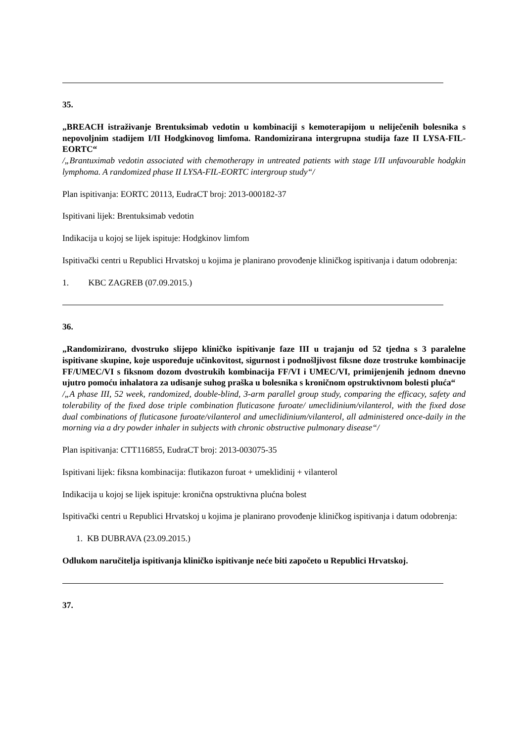35.
„BREACH istraživanje Brentuksimab vedotin u kombinaciji s kemoterapijom u neliječenih bolesnika s nepovoljnim stadijem I/II Hodgkinovog limfoma. Randomizirana intergrupna studija faze II LYSA-FIL-EORTC“
/„Brantuximab vedotin associated with chemotherapy in untreated patients with stage I/II unfavourable hodgkin lymphoma. A randomized phase II LYSA-FIL-EORTC intergroup study“/
Plan ispitivanja: EORTC 20113, EudraCT broj: 2013-000182-37
Ispitivani lijek: Brentuksimab vedotin
Indikacija u kojoj se lijek ispituje: Hodgkinov limfom
Ispitivački centri u Republici Hrvatskoj u kojima je planirano provođenje kliničkog ispitivanja i datum odobrenja:
1. KBC ZAGREB (07.09.2015.)
36.
„Randomizirano, dvostruko slijepo kliničko ispitivanje faze III u trajanju od 52 tjedna s 3 paralelne ispitivane skupine, koje uspoređuje učinkovitost, sigurnost i podnošljivost fiksne doze trostruke kombinacije FF/UMEC/VI s fiksnom dozom dvostrukih kombinacija FF/VI i UMEC/VI, primijenjenih jednom dnevno ujutro pomoću inhalatora za udisanje suhog praška u bolesnika s kroničnom opstruktivnom bolesti pluća“
/„A phase III, 52 week, randomized, double-blind, 3-arm parallel group study, comparing the efficacy, safety and tolerability of the fixed dose triple combination fluticasone furoate/ umeclidinium/vilanterol, with the fixed dose dual combinations of fluticasone furoate/vilanterol and umeclidinium/vilanterol, all administered once-daily in the morning via a dry powder inhaler in subjects with chronic obstructive pulmonary disease“/
Plan ispitivanja: CTT116855, EudraCT broj: 2013-003075-35
Ispitivani lijek: fiksna kombinacija: flutikazon furoat + umeklidinij + vilanterol
Indikacija u kojoj se lijek ispituje: kronična opstruktivna plućna bolest
Ispitivački centri u Republici Hrvatskoj u kojima je planirano provođenje kliničkog ispitivanja i datum odobrenja:
1. KB DUBRAVA (23.09.2015.)
Odlukom naručitelja ispitivanja kliničko ispitivanje neće biti započeto u Republici Hrvatskoj.
37.